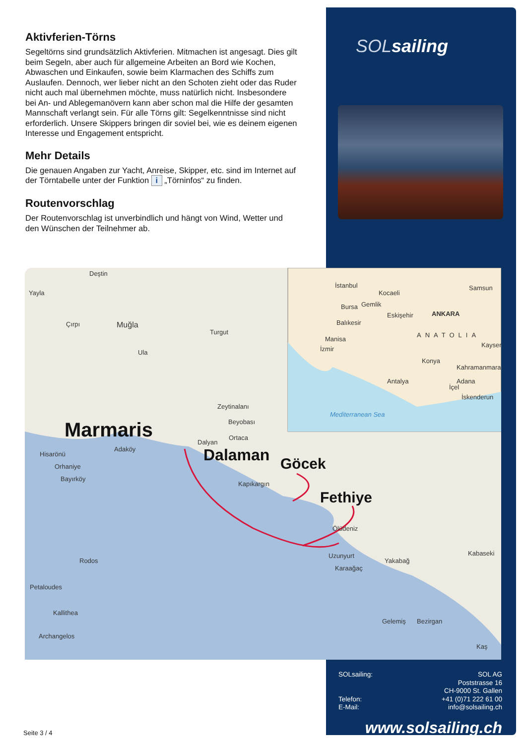Aktivferien-Törns
Segeltörns sind grundsätzlich Aktivferien. Mitmachen ist angesagt. Dies gilt beim Segeln, aber auch für allgemeine Arbeiten an Bord wie Kochen, Abwaschen und Einkaufen, sowie beim Klarmachen des Schiffs zum Auslaufen. Dennoch, wer lieber nicht an den Schoten zieht oder das Ruder nicht auch mal übernehmen möchte, muss natürlich nicht. Insbesondere bei An- und Ablegemanövern kann aber schon mal die Hilfe der gesamten Mannschaft verlangt sein. Für alle Törns gilt: Segelkenntnisse sind nicht erforderlich. Unsere Skippers bringen dir soviel bei, wie es deinem eigenen Interesse und Engagement entspricht.
Mehr Details
Die genauen Angaben zur Yacht, Anreise, Skipper, etc. sind im Internet auf der Törntabelle unter der Funktion i „Törninfos“ zu finden.
Routenvorschlag
Der Routenvorschlag ist unverbindlich und hängt von Wind, Wetter und den Wünschen der Teilnehmer ab.
SOLsailing
Deştin
Yayla
Çırpı
Muğla
Turgut
Ula
Zeytinalanı
Beyobası
Ortaca
Dalyan
Adaköy
Hisarönü
Orhaniye
Bayırköy
Kapıkargın
Ölüdeniz
Uzunyurt
Karaağaç
Yakabağ
Kabaseki
Rodos
Petaloudes
Kallithea
Archangelos
Gelemiş
Bezirgan
Kaş
İstanbul
Kocaeli
Samsun
Bursa
Gemlik
Eskişehir
ANKARA
Balıkesir
ANATOLIA
Manisa
İzmir
Kayseri
Konya
Kahramanmaraş
Antalya
Adana
İçel
İskenderun
Mediterranean Sea
Marmaris
Dalaman
Göcek
Fethiye
Seite 3 / 4
SOLsailing: SOL AG
Poststrasse 16
CH-9000 St. Gallen
Telefon: +41 (0)71 222 61 00
E-Mail: info@solsailing.ch
www.solsailing.ch